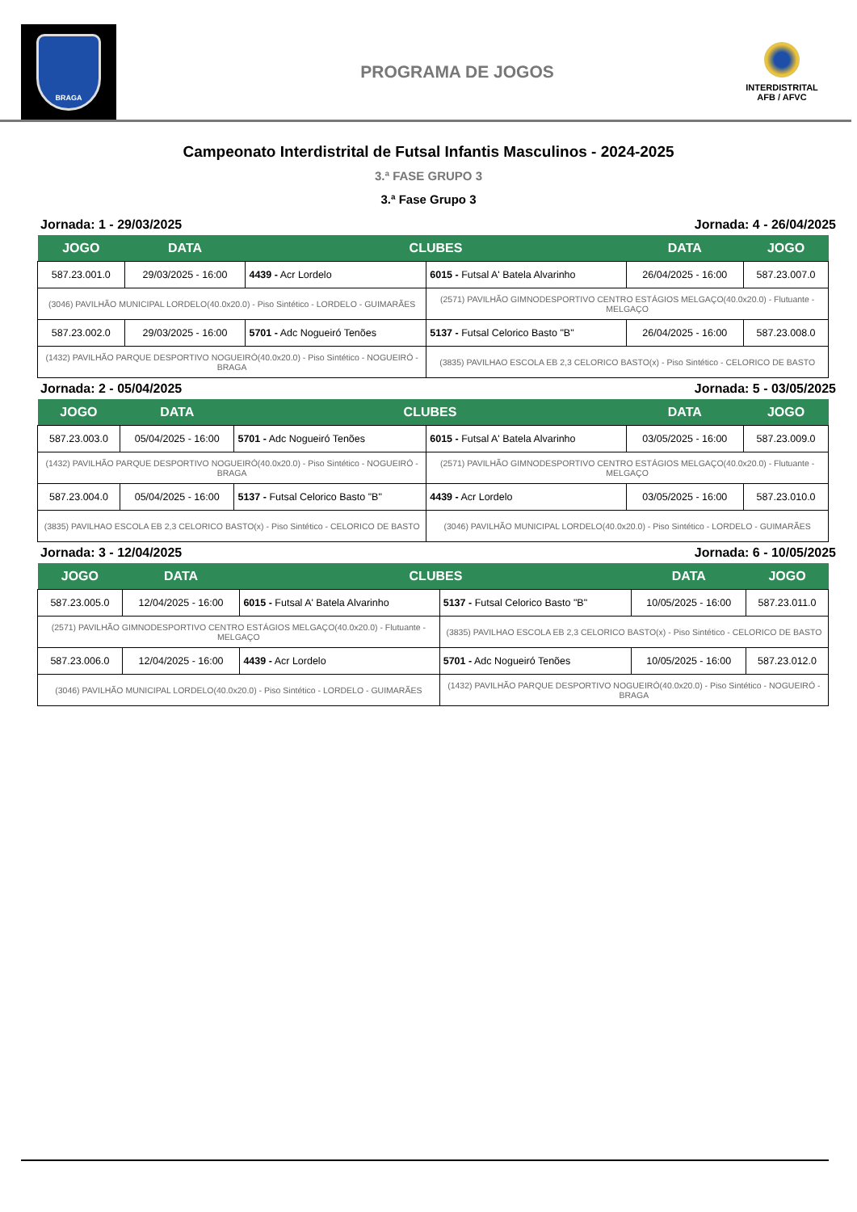BRAGA
PROGRAMA DE JOGOS
INTERDISTRITAL
AFB / AFVC
Campeonato Interdistrital de Futsal Infantis Masculinos - 2024-2025
3.ª FASE GRUPO 3
3.ª Fase Grupo 3
Jornada: 1 - 29/03/2025 Jornada: 4 - 26/04/2025
| JOGO | DATA | CLUBES | | DATA | JOGO |
| --- | --- | --- | --- | --- | --- |
| 587.23.001.0 | 29/03/2025 - 16:00 | 4439 - Acr Lordelo | 6015 - Futsal A' Batela Alvarinho | 26/04/2025 - 16:00 | 587.23.007.0 |
| (3046) PAVILHÃO MUNICIPAL LORDELO(40.0x20.0) - Piso Sintético - LORDELO - GUIMARÃES | | | (2571) PAVILHÃO GIMNODESPORTIVO CENTRO ESTÁGIOS MELGAÇO(40.0x20.0) - Flutuante - MELGAÇO | | |
| 587.23.002.0 | 29/03/2025 - 16:00 | 5701 - Adc Nogueiró Tenões | 5137 - Futsal Celorico Basto "B" | 26/04/2025 - 16:00 | 587.23.008.0 |
| (1432) PAVILHÃO PARQUE DESPORTIVO NOGUEIRÓ(40.0x20.0) - Piso Sintético - NOGUEIRÓ - BRAGA | | | (3835) PAVILHAO ESCOLA EB 2,3 CELORICO BASTO(x) - Piso Sintético - CELORICO DE BASTO | | |
Jornada: 2 - 05/04/2025 Jornada: 5 - 03/05/2025
| JOGO | DATA | CLUBES | | DATA | JOGO |
| --- | --- | --- | --- | --- | --- |
| 587.23.003.0 | 05/04/2025 - 16:00 | 5701 - Adc Nogueiró Tenões | 6015 - Futsal A' Batela Alvarinho | 03/05/2025 - 16:00 | 587.23.009.0 |
| (1432) PAVILHÃO PARQUE DESPORTIVO NOGUEIRÓ(40.0x20.0) - Piso Sintético - NOGUEIRÓ - BRAGA | | | (2571) PAVILHÃO GIMNODESPORTIVO CENTRO ESTÁGIOS MELGAÇO(40.0x20.0) - Flutuante - MELGAÇO | | |
| 587.23.004.0 | 05/04/2025 - 16:00 | 5137 - Futsal Celorico Basto "B" | 4439 - Acr Lordelo | 03/05/2025 - 16:00 | 587.23.010.0 |
| (3835) PAVILHAO ESCOLA EB 2,3 CELORICO BASTO(x) - Piso Sintético - CELORICO DE BASTO | | | (3046) PAVILHÃO MUNICIPAL LORDELO(40.0x20.0) - Piso Sintético - LORDELO - GUIMARÃES | | |
Jornada: 3 - 12/04/2025 Jornada: 6 - 10/05/2025
| JOGO | DATA | CLUBES | | DATA | JOGO |
| --- | --- | --- | --- | --- | --- |
| 587.23.005.0 | 12/04/2025 - 16:00 | 6015 - Futsal A' Batela Alvarinho | 5137 - Futsal Celorico Basto "B" | 10/05/2025 - 16:00 | 587.23.011.0 |
| (2571) PAVILHÃO GIMNODESPORTIVO CENTRO ESTÁGIOS MELGAÇO(40.0x20.0) - Flutuante - MELGAÇO | | | (3835) PAVILHAO ESCOLA EB 2,3 CELORICO BASTO(x) - Piso Sintético - CELORICO DE BASTO | | |
| 587.23.006.0 | 12/04/2025 - 16:00 | 4439 - Acr Lordelo | 5701 - Adc Nogueiró Tenões | 10/05/2025 - 16:00 | 587.23.012.0 |
| (3046) PAVILHÃO MUNICIPAL LORDELO(40.0x20.0) - Piso Sintético - LORDELO - GUIMARÃES | | | (1432) PAVILHÃO PARQUE DESPORTIVO NOGUEIRÓ(40.0x20.0) - Piso Sintético - NOGUEIRÓ - BRAGA | | |